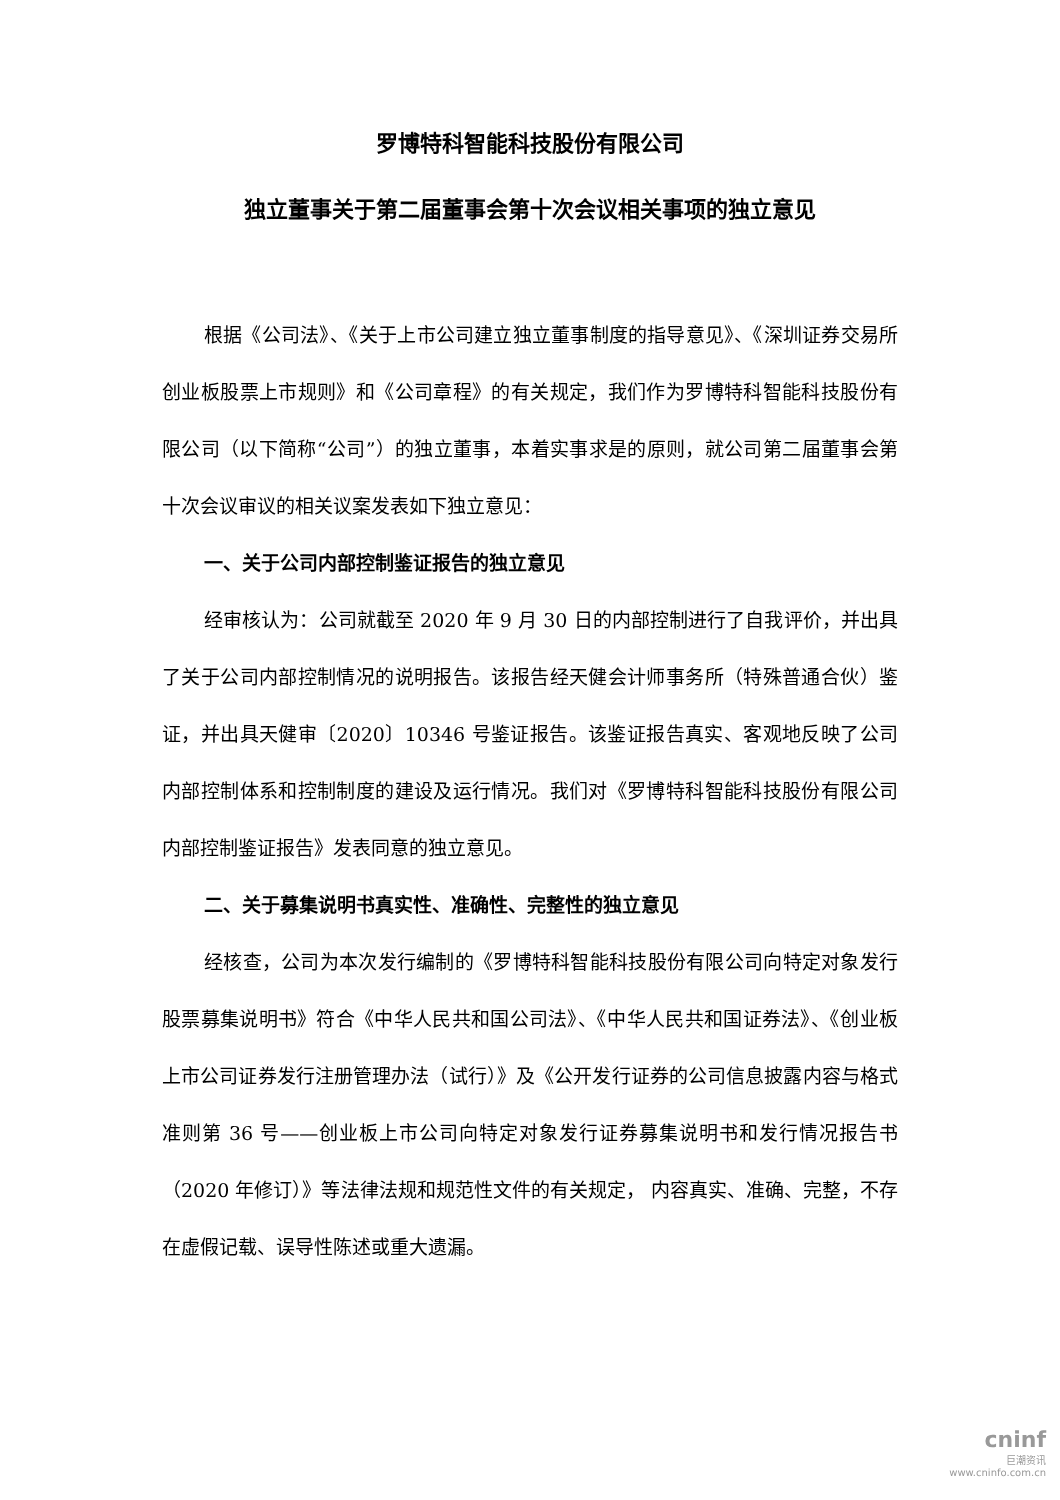罗博特科智能科技股份有限公司
独立董事关于第二届董事会第十次会议相关事项的独立意见
根据《公司法》、《关于上市公司建立独立董事制度的指导意见》、《深圳证券交易所创业板股票上市规则》和《公司章程》的有关规定，我们作为罗博特科智能科技股份有限公司（以下简称“公司”）的独立董事，本着实事求是的原则，就公司第二届董事会第十次会议审议的相关议案发表如下独立意见：
一、关于公司内部控制鉴证报告的独立意见
经审核认为：公司就截至 2020 年 9 月 30 日的内部控制进行了自我评价，并出具了关于公司内部控制情况的说明报告。该报告经天健会计师事务所（特殊普通合伙）鉴证，并出具天健审〔2020〕10346 号鉴证报告。该鉴证报告真实、客观地反映了公司内部控制体系和控制制度的建设及运行情况。我们对《罗博特科智能科技股份有限公司内部控制鉴证报告》发表同意的独立意见。
二、关于募集说明书真实性、准确性、完整性的独立意见
经核查，公司为本次发行编制的《罗博特科智能科技股份有限公司向特定对象发行股票募集说明书》符合《中华人民共和国公司法》、《中华人民共和国证券法》、《创业板上市公司证券发行注册管理办法（试行）》及《公开发行证券的公司信息披露内容与格式准则第 36 号——创业板上市公司向特定对象发行证券募集说明书和发行情况报告书（2020 年修订）》等法律法规和规范性文件的有关规定， 内容真实、准确、完整，不存在虚假记载、误导性陈述或重大遗漏。
cninf
巨潮资讯
www.cninfo.com.cn